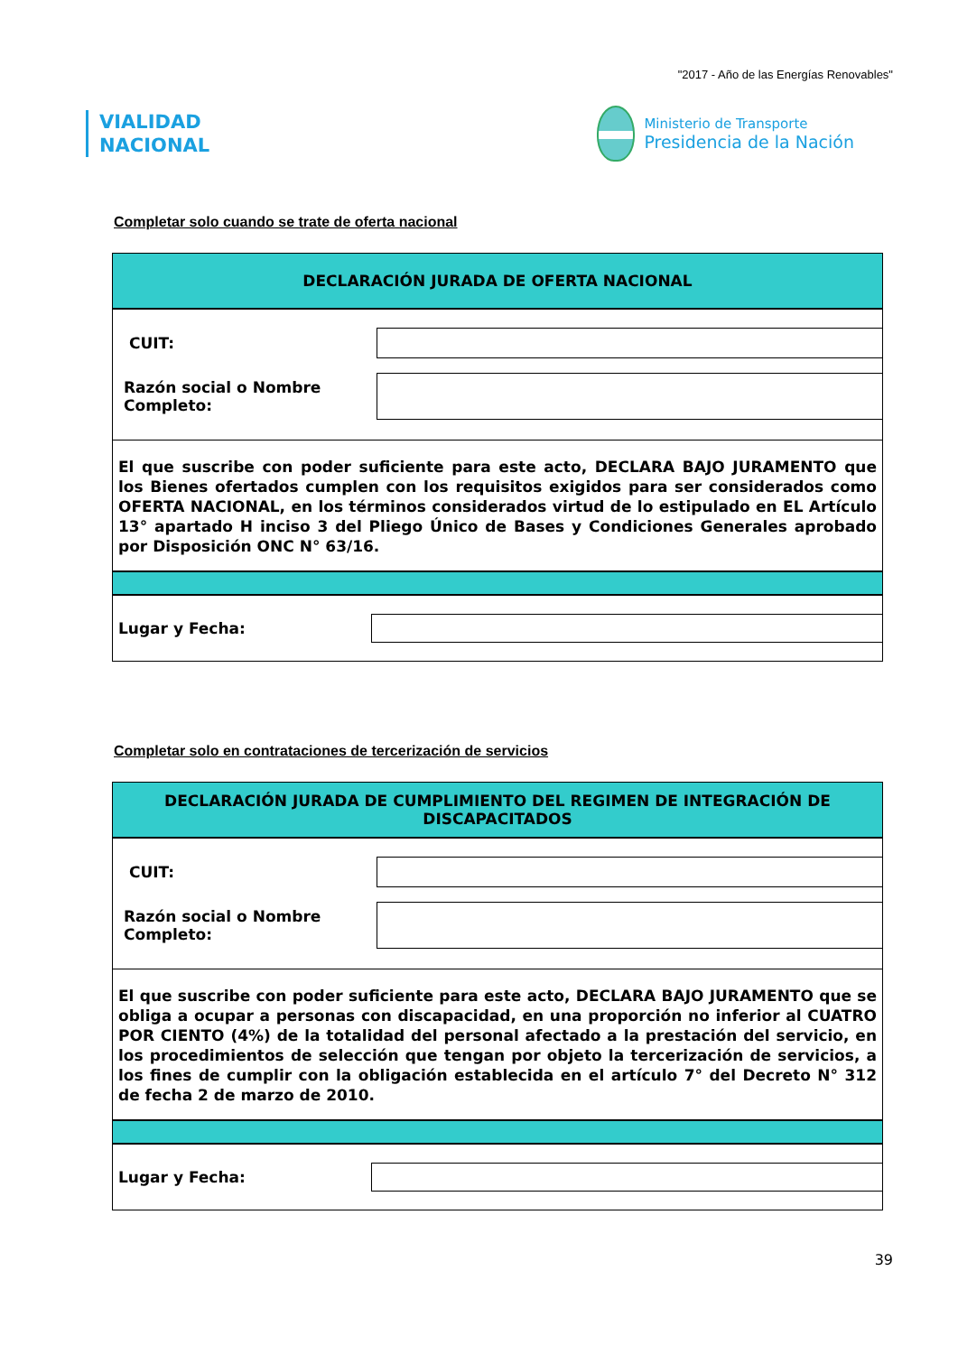"2017 - Año de las Energías Renovables"
VIALIDAD
NACIONAL
Ministerio de Transporte
Presidencia de la Nación
Completar solo cuando se trate de oferta nacional
DECLARACIÓN JURADA DE OFERTA NACIONAL
CUIT:
Razón social o Nombre Completo:
El que suscribe con poder suficiente para este acto, DECLARA BAJO JURAMENTO que los Bienes ofertados cumplen con los requisitos exigidos para ser considerados como OFERTA NACIONAL, en los términos considerados virtud de lo estipulado en EL Artículo 13° apartado H inciso 3 del Pliego Único de Bases y Condiciones Generales aprobado por Disposición ONC N° 63/16.
Lugar y Fecha:
Completar solo en contrataciones de tercerización de servicios
DECLARACIÓN JURADA DE CUMPLIMIENTO DEL REGIMEN DE INTEGRACIÓN DE DISCAPACITADOS
CUIT:
Razón social o Nombre Completo:
El que suscribe con poder suficiente para este acto, DECLARA BAJO JURAMENTO que se obliga a ocupar a personas con discapacidad, en una proporción no inferior al CUATRO POR CIENTO (4%) de la totalidad del personal afectado a la prestación del servicio, en los procedimientos de selección que tengan por objeto la tercerización de servicios, a los fines de cumplir con la obligación establecida en el artículo 7° del Decreto N° 312 de fecha 2 de marzo de 2010.
Lugar y Fecha:
39